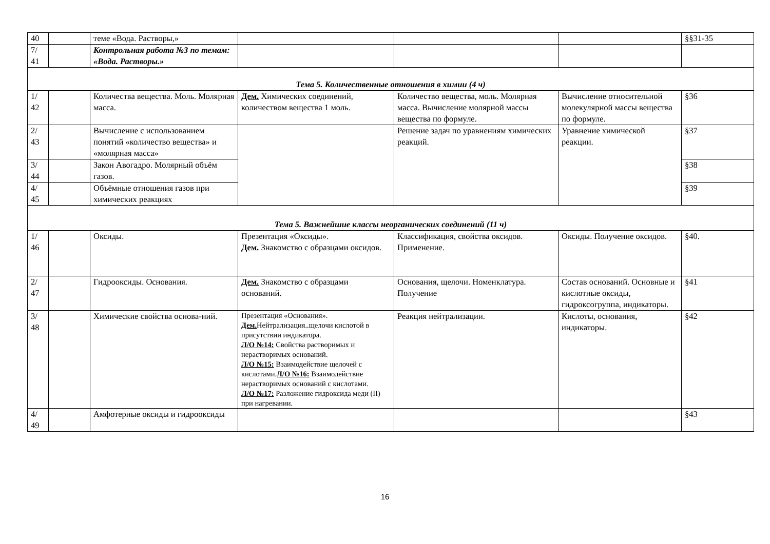| 40 | | теме «Вода. Растворы,» | | | | §§31-35 |
| 7/ 41 | | Контрольная работа №3 по темам: «Вода. Растворы.» | | | | |
| Тема 5. Количественные отношения в химии (4 ч) | | | | | | |
| 1/ 42 | | Количества вещества. Моль. Молярная масса. | Дем. Химических соединений, количеством вещества 1 моль. | Количество вещества, моль. Молярная масса. Вычисление молярной массы вещества по формуле. | Вычисление относительной молекулярной массы вещества по формуле. | §36 |
| 2/ 43 | | Вычисление с использованием понятий «количество вещества» и «молярная масса» | | Решение задач по уравнениям химических реакций. | Уравнение химической реакции. | §37 |
| 3/ 44 | | Закон Авогадро. Молярный объём газов. | | | | §38 |
| 4/ 45 | | Объёмные отношения газов при химических реакциях | | | | §39 |
| Тема 5. Важнейшие классы неорганических соединений (11 ч) | | | | | | |
| 1/ 46 | | Оксиды. | Презентация «Оксиды». Дем. Знакомство с образцами оксидов. | Классификация, свойства оксидов. Применение. | Оксиды. Получение оксидов. | §40. |
| 2/ 47 | | Гидрооксиды. Основания. | Дем. Знакомство с образцами оснований. | Основания, щелочи. Номенклатура. Получение | Состав оснований. Основные и кислотные оксиды, гидроксогруппа, индикаторы. | §41 |
| 3/ 48 | | Химические свойства основа-ний. | Презентация «Основания». Дем. Нейтрализация..щелочи кислотой в присутствии индикатора. Л/О №14: Свойства растворимых и нерастворимых оснований. Л/О №15: Взаимодействие щелочей с кислотами. Л/О №16: Взаимодействие нерастворимых оснований с кислотами. Л/О №17: Разложение гидроксида меди (II) при нагревании. | Реакция нейтрализации. | Кислоты, основания, индикаторы. | §42 |
| 4/ 49 | | Амфотерные оксиды и гидрооксиды | | | | §43 |
16